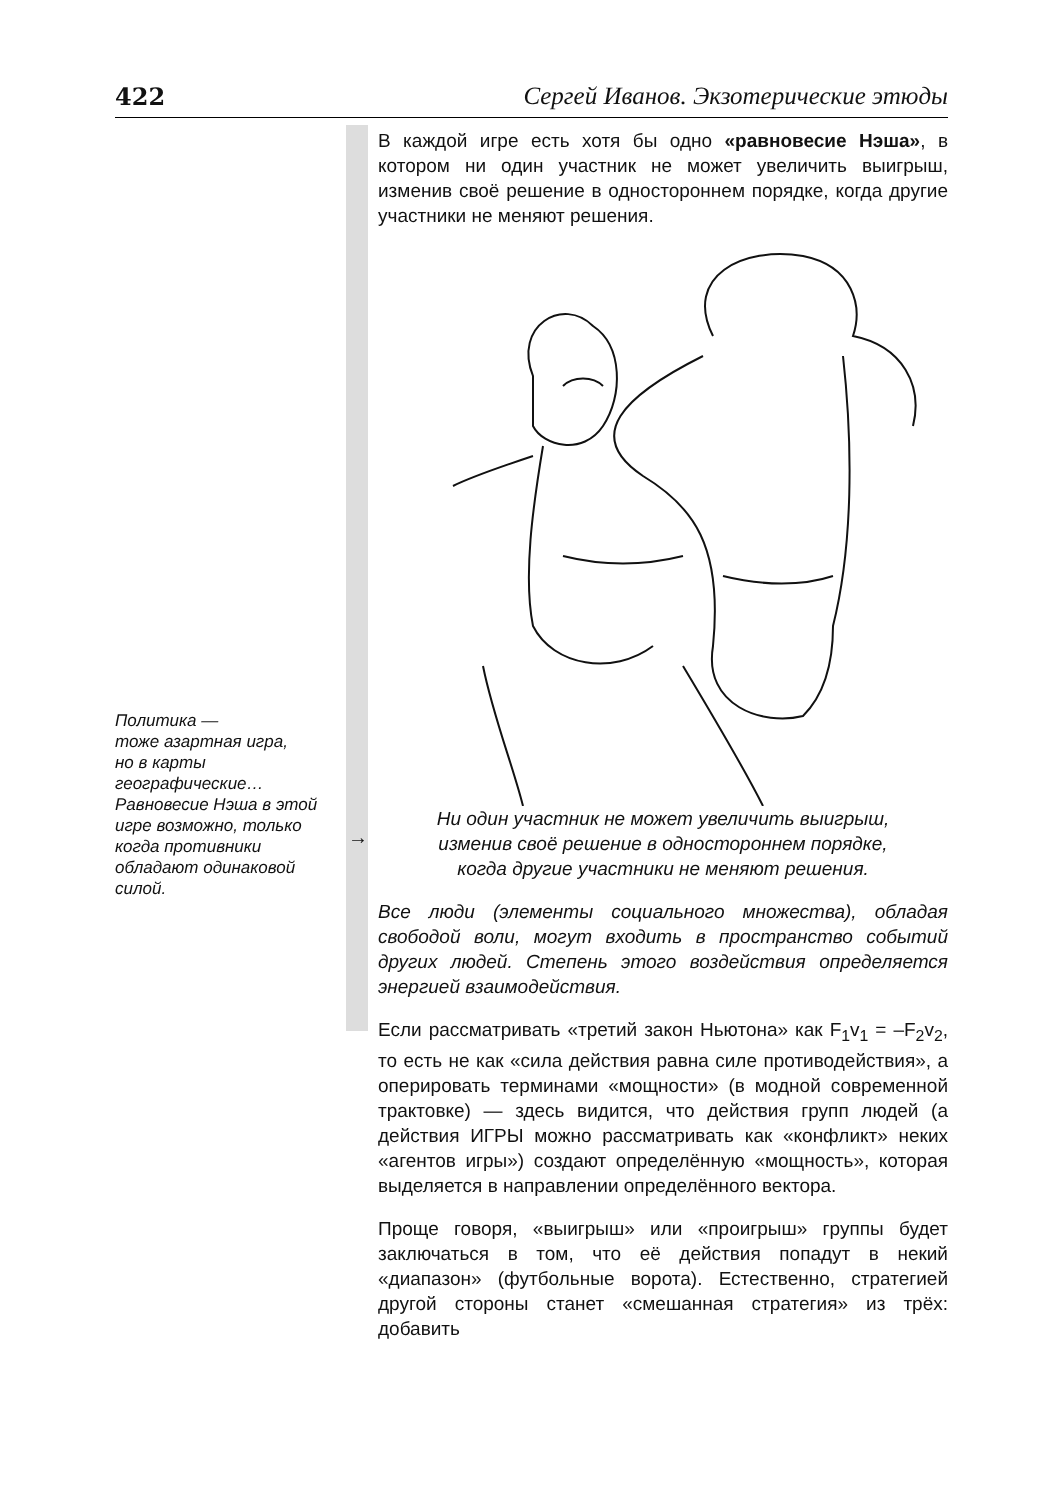422 Сергей Иванов. Экзотерические этюды
Политика —
тоже азартная игра,
но в карты
географические…
Равновесие Нэша в этой
игре возможно, только
когда противники
обладают одинаковой
силой.
→
В каждой игре есть хотя бы одно «равновесие Нэша», в котором ни один участник не может увеличить выигрыш, изменив своё решение в одностороннем порядке, когда другие участники не меняют решения.
Ни один участник не может увеличить выигрыш,
изменив своё решение в одностороннем порядке,
когда другие участники не меняют решения.
Все люди (элементы социального множества), обладая свободой воли, могут входить в пространство событий других людей. Степень этого воздействия определяется энергией взаимодействия.
Если рассматривать «третий закон Ньютона» как F<sub>1</sub>v<sub>1</sub> = –F<sub>2</sub>v<sub>2</sub>, то есть не как «сила действия равна силе противодействия», а оперировать терминами «мощности» (в модной современной трактовке) — здесь видится, что действия групп людей (а действия ИГРЫ можно рассматривать как «конфликт» неких «агентов игры») создают определённую «мощность», которая выделяется в направлении определённого вектора.
Проще говоря, «выигрыш» или «проигрыш» группы будет заключаться в том, что её действия попадут в некий «диапазон» (футбольные ворота). Естественно, стратегией другой стороны станет «смешанная стратегия» из трёх: добавить